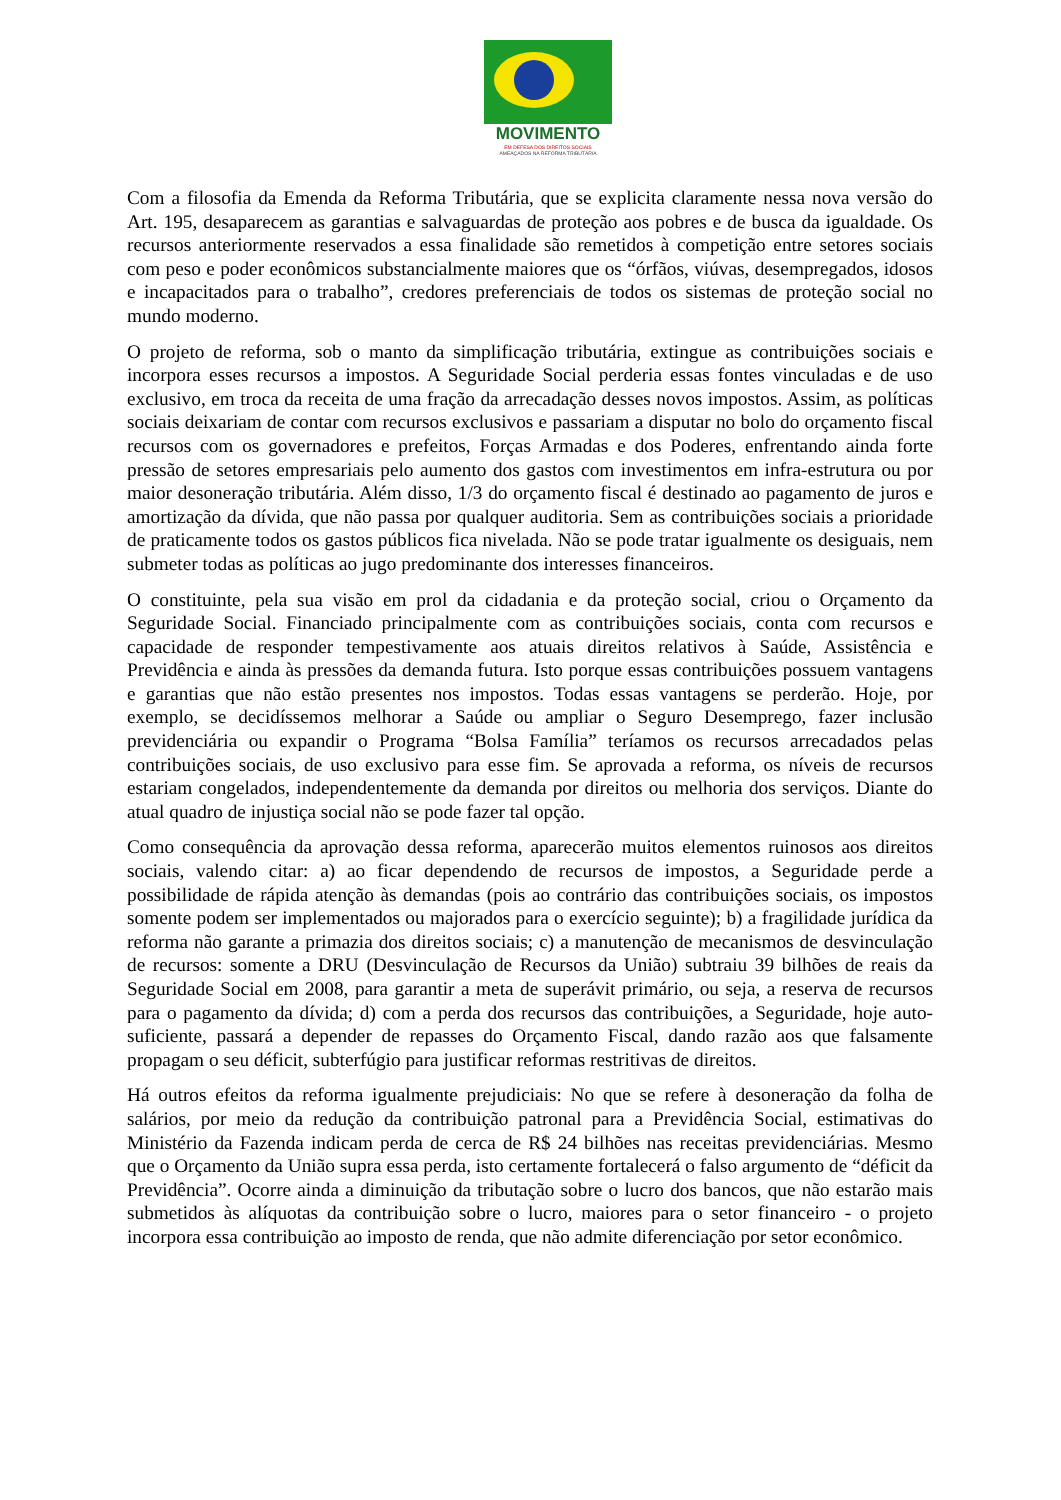MOVIMENTO
EM DEFESA DOS DIREITOS SOCIAIS
AMEAÇADOS NA REFORMA TRIBUTÁRIA
Com a filosofia da Emenda da Reforma Tributária, que se explicita claramente nessa nova versão do Art. 195, desaparecem as garantias e salvaguardas de proteção aos pobres e de busca da igualdade. Os recursos anteriormente reservados a essa finalidade são remetidos à competição entre setores sociais com peso e poder econômicos substancialmente maiores que os “órfãos, viúvas, desempregados, idosos e incapacitados para o trabalho”, credores preferenciais de todos os sistemas de proteção social no mundo moderno.
O projeto de reforma, sob o manto da simplificação tributária, extingue as contribuições sociais e incorpora esses recursos a impostos. A Seguridade Social perderia essas fontes vinculadas e de uso exclusivo, em troca da receita de uma fração da arrecadação desses novos impostos. Assim, as políticas sociais deixariam de contar com recursos exclusivos e passariam a disputar no bolo do orçamento fiscal recursos com os governadores e prefeitos, Forças Armadas e dos Poderes, enfrentando ainda forte pressão de setores empresariais pelo aumento dos gastos com investimentos em infra-estrutura ou por maior desoneração tributária. Além disso, 1/3 do orçamento fiscal é destinado ao pagamento de juros e amortização da dívida, que não passa por qualquer auditoria. Sem as contribuições sociais a prioridade de praticamente todos os gastos públicos fica nivelada. Não se pode tratar igualmente os desiguais, nem submeter todas as políticas ao jugo predominante dos interesses financeiros.
O constituinte, pela sua visão em prol da cidadania e da proteção social, criou o Orçamento da Seguridade Social. Financiado principalmente com as contribuições sociais, conta com recursos e capacidade de responder tempestivamente aos atuais direitos relativos à Saúde, Assistência e Previdência e ainda às pressões da demanda futura. Isto porque essas contribuições possuem vantagens e garantias que não estão presentes nos impostos. Todas essas vantagens se perderão. Hoje, por exemplo, se decidíssemos melhorar a Saúde ou ampliar o Seguro Desemprego, fazer inclusão previdenciária ou expandir o Programa “Bolsa Família” teríamos os recursos arrecadados pelas contribuições sociais, de uso exclusivo para esse fim. Se aprovada a reforma, os níveis de recursos estariam congelados, independentemente da demanda por direitos ou melhoria dos serviços. Diante do atual quadro de injustiça social não se pode fazer tal opção.
Como consequência da aprovação dessa reforma, aparecerão muitos elementos ruinosos aos direitos sociais, valendo citar: a) ao ficar dependendo de recursos de impostos, a Seguridade perde a possibilidade de rápida atenção às demandas (pois ao contrário das contribuições sociais, os impostos somente podem ser implementados ou majorados para o exercício seguinte); b) a fragilidade jurídica da reforma não garante a primazia dos direitos sociais; c) a manutenção de mecanismos de desvinculação de recursos: somente a DRU (Desvinculação de Recursos da União) subtraiu 39 bilhões de reais da Seguridade Social em 2008, para garantir a meta de superávit primário, ou seja, a reserva de recursos para o pagamento da dívida; d) com a perda dos recursos das contribuições, a Seguridade, hoje auto-suficiente, passará a depender de repasses do Orçamento Fiscal, dando razão aos que falsamente propagam o seu déficit, subterfúgio para justificar reformas restritivas de direitos.
Há outros efeitos da reforma igualmente prejudiciais: No que se refere à desoneração da folha de salários, por meio da redução da contribuição patronal para a Previdência Social, estimativas do Ministério da Fazenda indicam perda de cerca de R$ 24 bilhões nas receitas previdenciárias. Mesmo que o Orçamento da União supra essa perda, isto certamente fortalecerá o falso argumento de “déficit da Previdência”. Ocorre ainda a diminuição da tributação sobre o lucro dos bancos, que não estarão mais submetidos às alíquotas da contribuição sobre o lucro, maiores para o setor financeiro - o projeto incorpora essa contribuição ao imposto de renda, que não admite diferenciação por setor econômico.